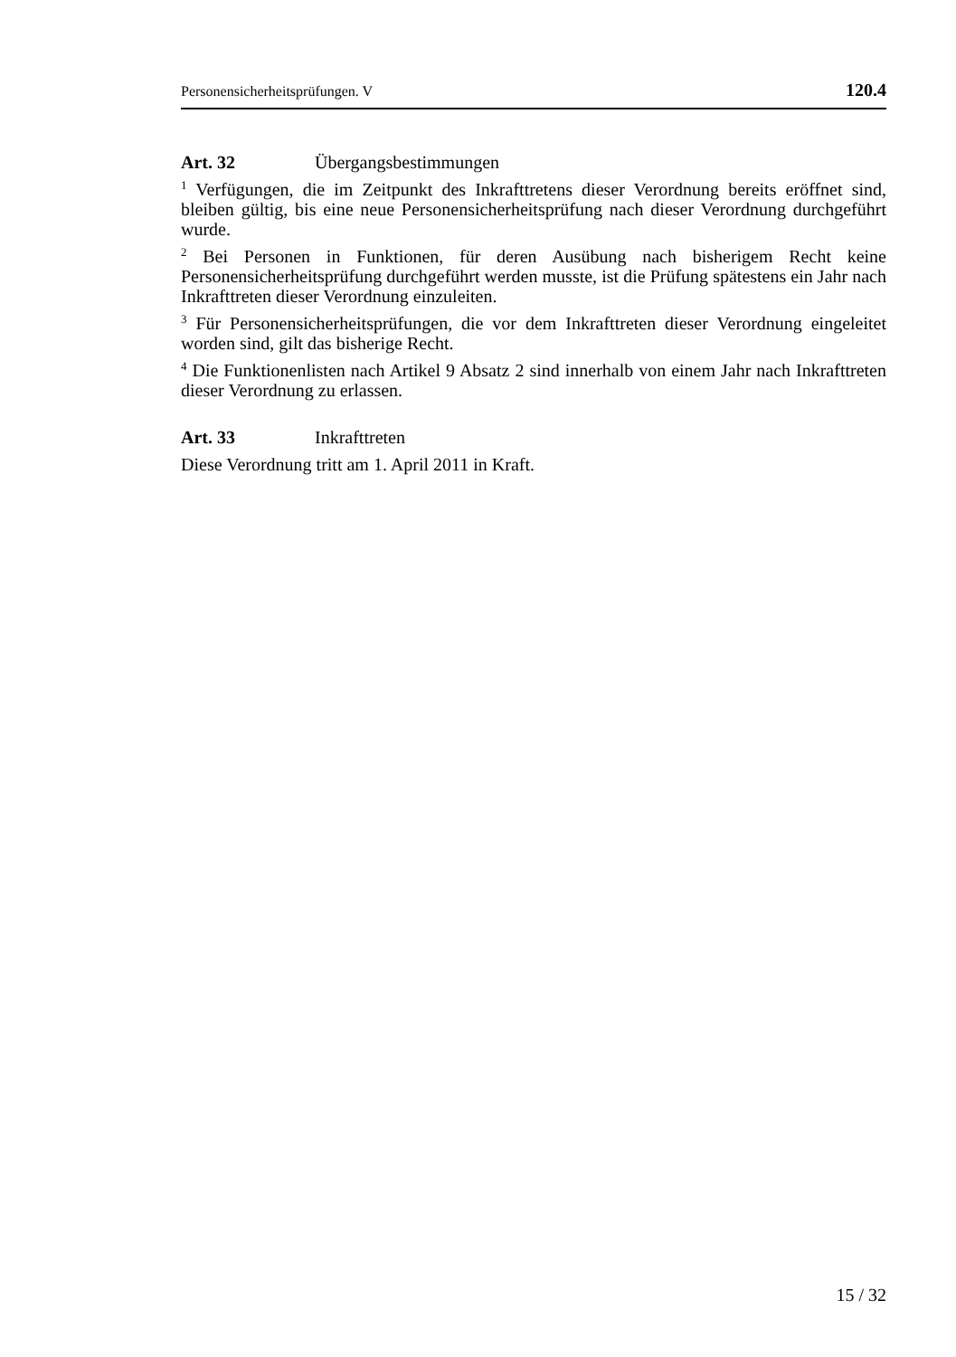Personensicherheitsprüfungen. V 120.4
Art. 32 Übergangsbestimmungen
<sup>1</sup> Verfügungen, die im Zeitpunkt des Inkrafttretens dieser Verordnung bereits eröffnet sind, bleiben gültig, bis eine neue Personensicherheitsprüfung nach dieser Verordnung durchgeführt wurde.
<sup>2</sup> Bei Personen in Funktionen, für deren Ausübung nach bisherigem Recht keine Personensicherheitsprüfung durchgeführt werden musste, ist die Prüfung spätestens ein Jahr nach Inkrafttreten dieser Verordnung einzuleiten.
<sup>3</sup> Für Personensicherheitsprüfungen, die vor dem Inkrafttreten dieser Verordnung eingeleitet worden sind, gilt das bisherige Recht.
<sup>4</sup> Die Funktionenlisten nach Artikel 9 Absatz 2 sind innerhalb von einem Jahr nach Inkrafttreten dieser Verordnung zu erlassen.
Art. 33 Inkrafttreten
Diese Verordnung tritt am 1. April 2011 in Kraft.
15 / 32